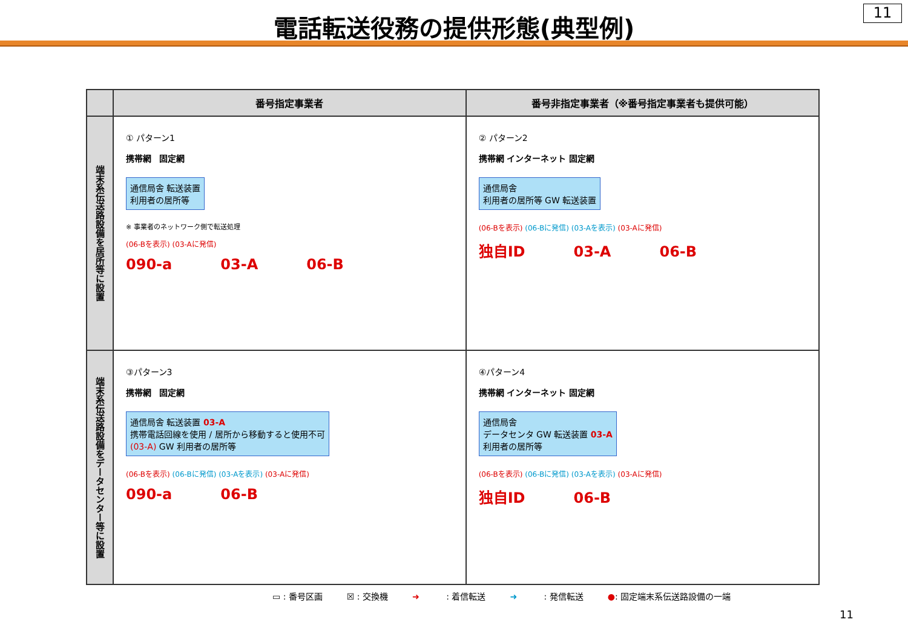電話転送役務の提供形態(典型例)
11
| | 番号指定事業者 | 番号非指定事業者（※番号指定事業者も提供可能） |
| --- | --- | --- |
| 端末系伝送路設備を居所等に設置 | ① パターン1 携帯網 固定網 通信局舎 転送装置 利用者の居所等 ※ 事業者のネットワーク側で転送処理 (06-Bを表示) (03-Aに発信) 090-a 03-A 06-B | ② パターン2 携帯網 インターネット 固定網 通信局舎 利用者の居所等 GW 転送装置 (06-Bを表示) (06-Bに発信) (03-Aを表示) (03-Aに発信) 独自ID 03-A 06-B |
| 端末系伝送路設備をデータセンター等に設置 | ③パターン3 携帯網 固定網 通信局舎 転送装置 03-A 携帯電話回線を使用 / 居所から移動すると使用不可 (03-A) GW 利用者の居所等 (06-Bを表示) (06-Bに発信) (03-Aを表示) (03-Aに発信) 090-a 06-B | ④パターン4 携帯網 インターネット 固定網 通信局舎 データセンタ GW 転送装置 03-A 利用者の居所等 (06-Bを表示) (06-Bに発信) (03-Aを表示) (03-Aに発信) 独自ID 06-B |
▭ : 番号区画 ☒ : 交換機 ➜ : 着信転送 ➜ : 発信転送 ●: 固定端末系伝送路設備の一端
11